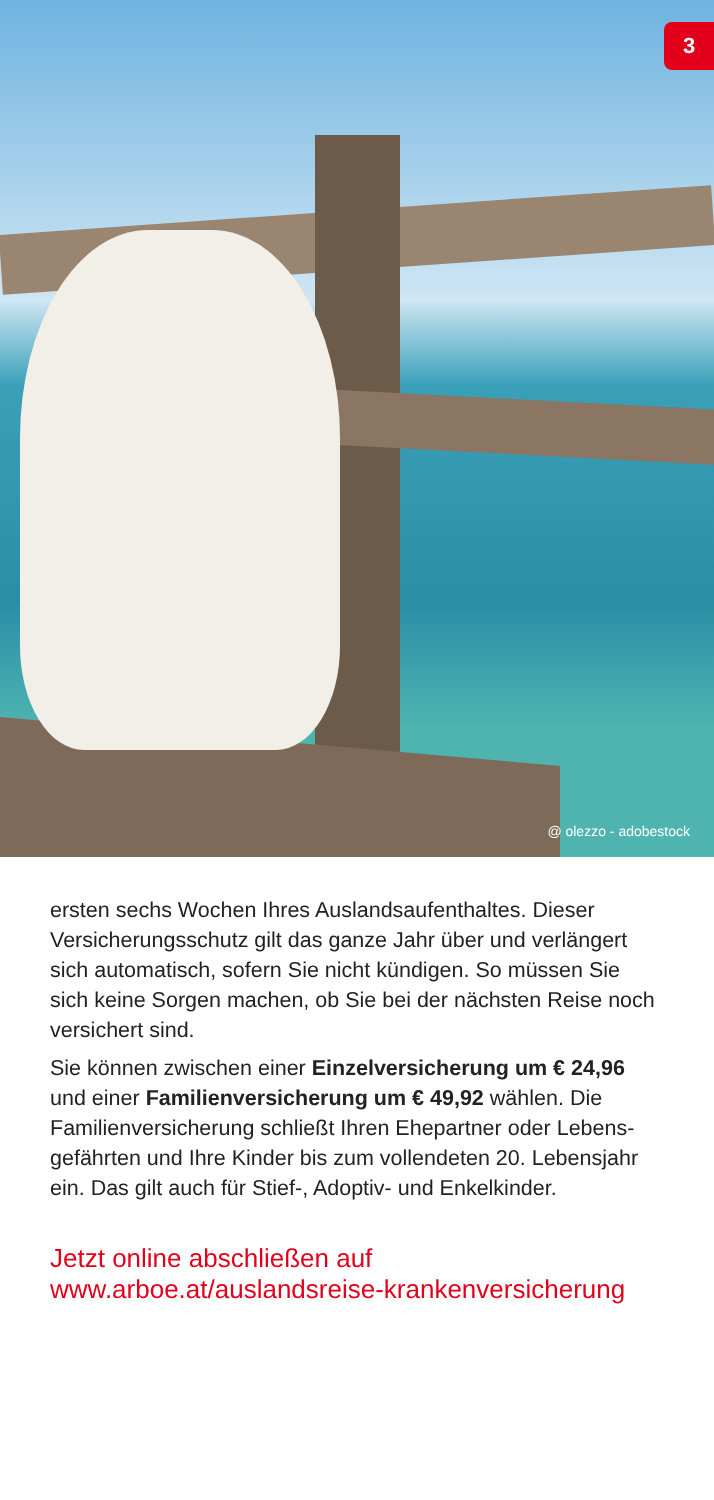3
@ olezzo - adobestock
ersten sechs Wochen Ihres Auslandsaufenthaltes. Dieser Versicherungsschutz gilt das ganze Jahr über und verlängert sich automatisch, sofern Sie nicht kündigen. So müssen Sie sich keine Sorgen machen, ob Sie bei der nächsten Reise noch versichert sind.
Sie können zwischen einer Einzelversicherung um € 24,96 und einer Familienversicherung um € 49,92 wählen. Die Familienversicherung schließt Ihren Ehepartner oder Lebens­gefährten und Ihre Kinder bis zum vollendeten 20. Lebensjahr ein. Das gilt auch für Stief-, Adoptiv- und Enkelkinder.
Jetzt online abschließen auf
www.arboe.at/auslandsreise-krankenversicherung